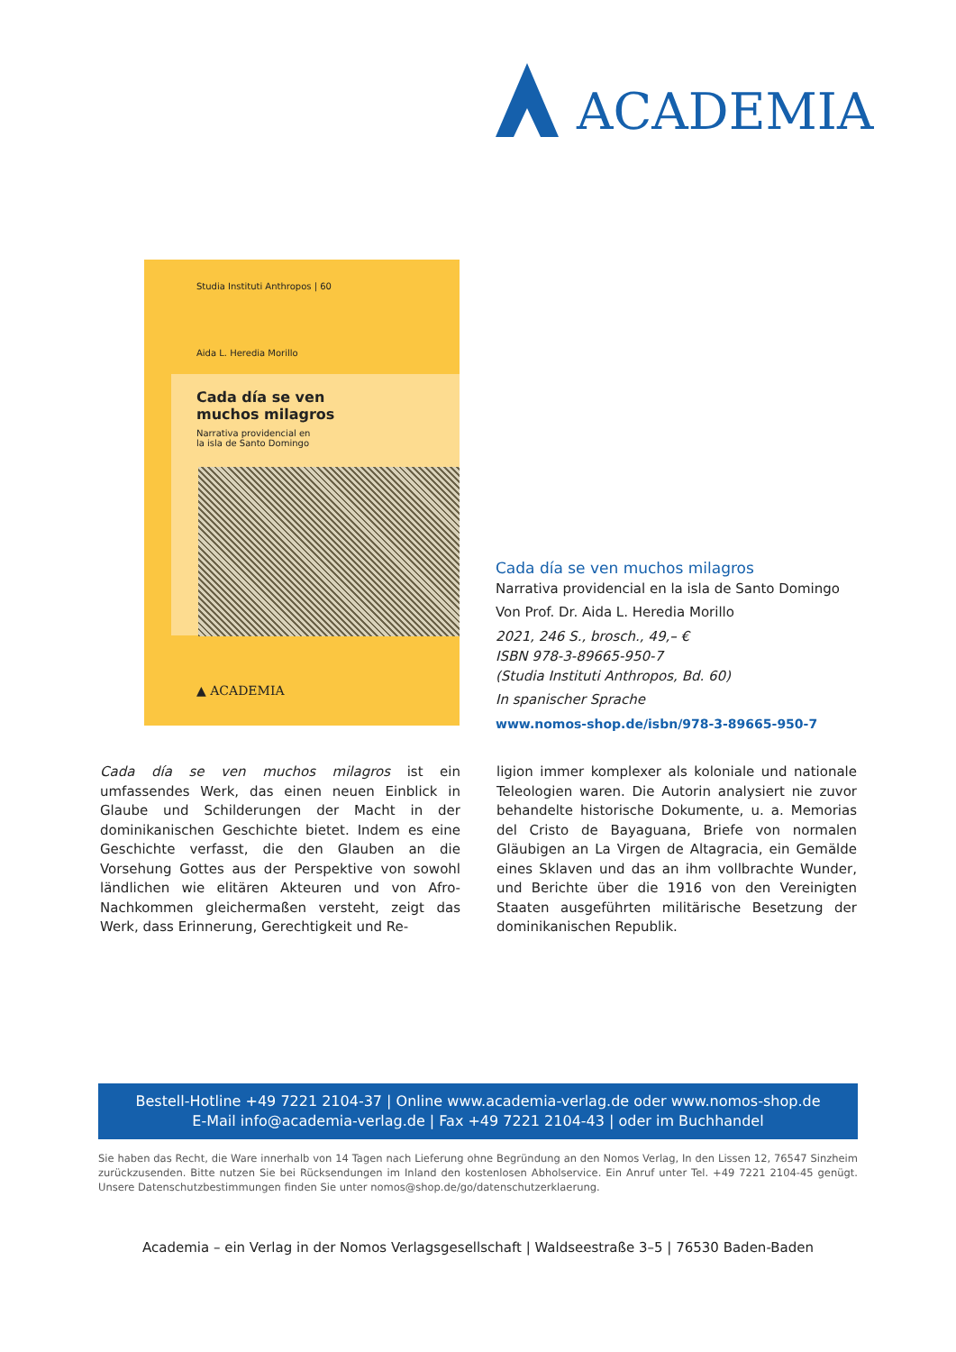ACADEMIA
Studia Instituti Anthropos | 60
Aida L. Heredia Morillo
Cada día se ven
muchos milagros
Narrativa providencial en
la isla de Santo Domingo
▲ ACADEMIA
Cada día se ven muchos milagros
Narrativa providencial en la isla de Santo Domingo
Von Prof. Dr. Aida L. Heredia Morillo
2021, 246 S., brosch., 49,– €
ISBN 978-3-89665-950-7
(Studia Instituti Anthropos, Bd. 60)
In spanischer Sprache
www.nomos-shop.de/isbn/978-3-89665-950-7
Cada día se ven muchos milagros ist ein umfassendes Werk, das einen neuen Einblick in Glaube und Schilderungen der Macht in der dominikanischen Geschichte bietet. Indem es eine Geschichte verfasst, die den Glauben an die Vorsehung Gottes aus der Perspektive von sowohl ländlichen wie elitären Akteuren und von Afro-Nachkommen gleichermaßen versteht, zeigt das Werk, dass Erinnerung, Gerechtigkeit und Re-
ligion immer komplexer als koloniale und nationale Teleologien waren. Die Autorin analysiert nie zuvor behandelte historische Dokumente, u. a. Memorias del Cristo de Bayaguana, Briefe von normalen Gläubigen an La Virgen de Altagracia, ein Gemälde eines Sklaven und das an ihm vollbrachte Wunder, und Berichte über die 1916 von den Vereinigten Staaten ausgeführten militärische Besetzung der dominikanischen Republik.
Bestell-Hotline +49 7221 2104-37 | Online www.academia-verlag.de oder www.nomos-shop.de
E-Mail info@academia-verlag.de | Fax +49 7221 2104-43 | oder im Buchhandel
Sie haben das Recht, die Ware innerhalb von 14 Tagen nach Lieferung ohne Begründung an den Nomos Verlag, In den Lissen 12, 76547 Sinzheim zurückzusenden. Bitte nutzen Sie bei Rücksendungen im Inland den kostenlosen Abholservice. Ein Anruf unter Tel. +49 7221 2104-45 genügt. Unsere Datenschutzbestimmungen finden Sie unter nomos@shop.de/go/datenschutzerklaerung.
Academia – ein Verlag in der Nomos Verlagsgesellschaft | Waldseestraße 3–5 | 76530 Baden-Baden